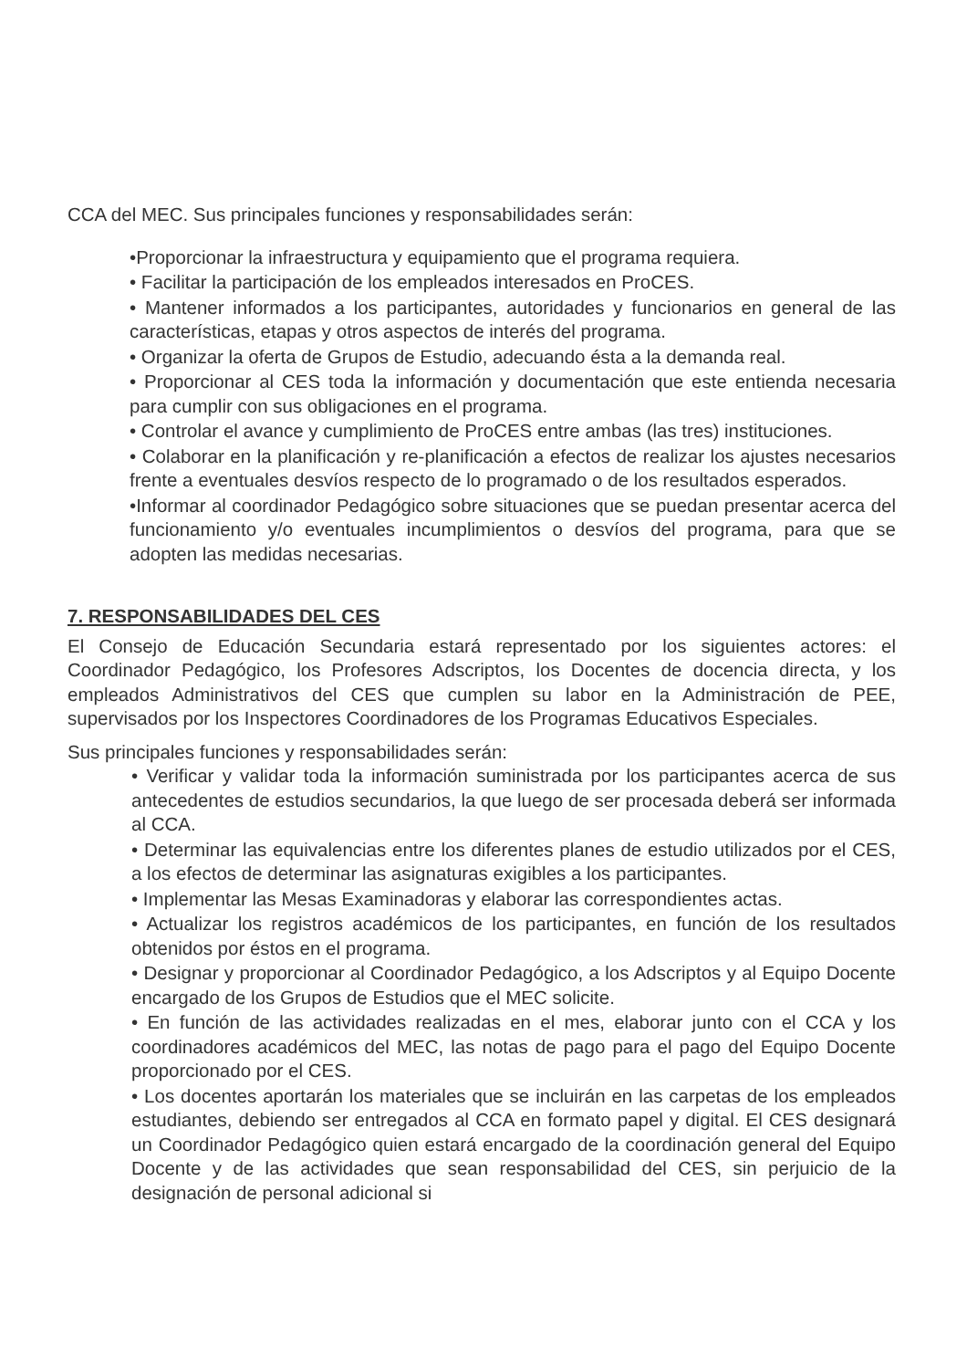CCA del MEC. Sus principales funciones y responsabilidades serán:
•Proporcionar la infraestructura y equipamiento que el programa requiera.
• Facilitar la participación de los empleados interesados en ProCES.
• Mantener informados a los participantes, autoridades y funcionarios en general de las características, etapas y otros aspectos de interés del programa.
• Organizar la oferta de Grupos de Estudio, adecuando ésta a la demanda real.
• Proporcionar al CES toda la información y documentación que este entienda necesaria para cumplir con sus obligaciones en el programa.
• Controlar el avance y cumplimiento de ProCES entre ambas (las tres) instituciones.
• Colaborar en la planificación y re-planificación a efectos de realizar los ajustes necesarios frente a eventuales desvíos respecto de lo programado o de los resultados esperados.
•Informar al coordinador Pedagógico sobre situaciones que se puedan presentar acerca del funcionamiento y/o eventuales incumplimientos o desvíos del programa, para que se adopten las medidas necesarias.
7. RESPONSABILIDADES DEL CES
El Consejo de Educación Secundaria estará representado por los siguientes actores: el Coordinador Pedagógico, los Profesores Adscriptos, los Docentes de docencia directa, y los empleados Administrativos del CES que cumplen su labor en la Administración de PEE, supervisados por los Inspectores Coordinadores de los Programas Educativos Especiales.
Sus principales funciones y responsabilidades serán:
• Verificar y validar toda la información suministrada por los participantes acerca de sus antecedentes de estudios secundarios, la que luego de ser procesada deberá ser informada al CCA.
• Determinar las equivalencias entre los diferentes planes de estudio utilizados por el CES, a los efectos de determinar las asignaturas exigibles a los participantes.
• Implementar las Mesas Examinadoras y elaborar las correspondientes actas.
• Actualizar los registros académicos de los participantes, en función de los resultados obtenidos por éstos en el programa.
• Designar y proporcionar al Coordinador Pedagógico, a los Adscriptos y al Equipo Docente encargado de los Grupos de Estudios que el MEC solicite.
• En función de las actividades realizadas en el mes, elaborar junto con el CCA y los coordinadores académicos del MEC, las notas de pago para el pago del Equipo Docente proporcionado por el CES.
• Los docentes aportarán los materiales que se incluirán en las carpetas de los empleados estudiantes, debiendo ser entregados al CCA en formato papel y digital. El CES designará un Coordinador Pedagógico quien estará encargado de la coordinación general del Equipo Docente y de las actividades que sean responsabilidad del CES, sin perjuicio de la designación de personal adicional si